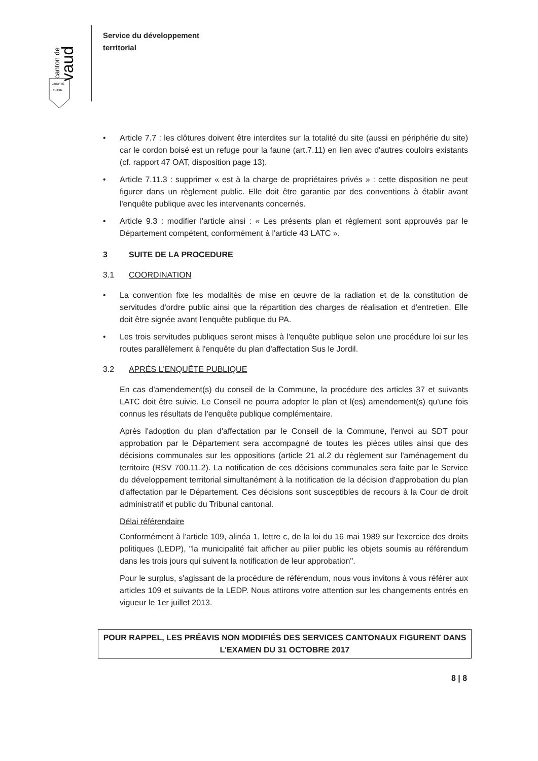canton de
vaud
LIBERTÉ
PATRIE
Service du développement
territorial
• Article 7.7 : les clôtures doivent être interdites sur la totalité du site (aussi en périphérie du site) car le cordon boisé est un refuge pour la faune (art.7.11) en lien avec d'autres couloirs existants (cf. rapport 47 OAT, disposition page 13).
• Article 7.11.3 : supprimer « est à la charge de propriétaires privés » : cette disposition ne peut figurer dans un règlement public. Elle doit être garantie par des conventions à établir avant l'enquête publique avec les intervenants concernés.
• Article 9.3 : modifier l'article ainsi : « Les présents plan et règlement sont approuvés par le Département compétent, conformément à l'article 43 LATC ».
3 SUITE DE LA PROCEDURE
3.1 COORDINATION
• La convention fixe les modalités de mise en œuvre de la radiation et de la constitution de servitudes d'ordre public ainsi que la répartition des charges de réalisation et d'entretien. Elle doit être signée avant l'enquête publique du PA.
• Les trois servitudes publiques seront mises à l'enquête publique selon une procédure loi sur les routes parallèlement à l'enquête du plan d'affectation Sus le Jordil.
3.2 APRÈS L'ENQUÊTE PUBLIQUE
En cas d'amendement(s) du conseil de la Commune, la procédure des articles 37 et suivants LATC doit être suivie. Le Conseil ne pourra adopter le plan et l(es) amendement(s) qu'une fois connus les résultats de l'enquête publique complémentaire.
Après l'adoption du plan d'affectation par le Conseil de la Commune, l'envoi au SDT pour approbation par le Département sera accompagné de toutes les pièces utiles ainsi que des décisions communales sur les oppositions (article 21 al.2 du règlement sur l'aménagement du territoire (RSV 700.11.2). La notification de ces décisions communales sera faite par le Service du développement territorial simultanément à la notification de la décision d'approbation du plan d'affectation par le Département. Ces décisions sont susceptibles de recours à la Cour de droit administratif et public du Tribunal cantonal.
Délai référendaire
Conformément à l'article 109, alinéa 1, lettre c, de la loi du 16 mai 1989 sur l'exercice des droits politiques (LEDP), "la municipalité fait afficher au pilier public les objets soumis au référendum dans les trois jours qui suivent la notification de leur approbation".
Pour le surplus, s'agissant de la procédure de référendum, nous vous invitons à vous référer aux articles 109 et suivants de la LEDP. Nous attirons votre attention sur les changements entrés en vigueur le 1er juillet 2013.
POUR RAPPEL, LES PRÉAVIS NON MODIFIÉS DES SERVICES CANTONAUX FIGURENT DANS
L'EXAMEN DU 31 OCTOBRE 2017
8 | 8